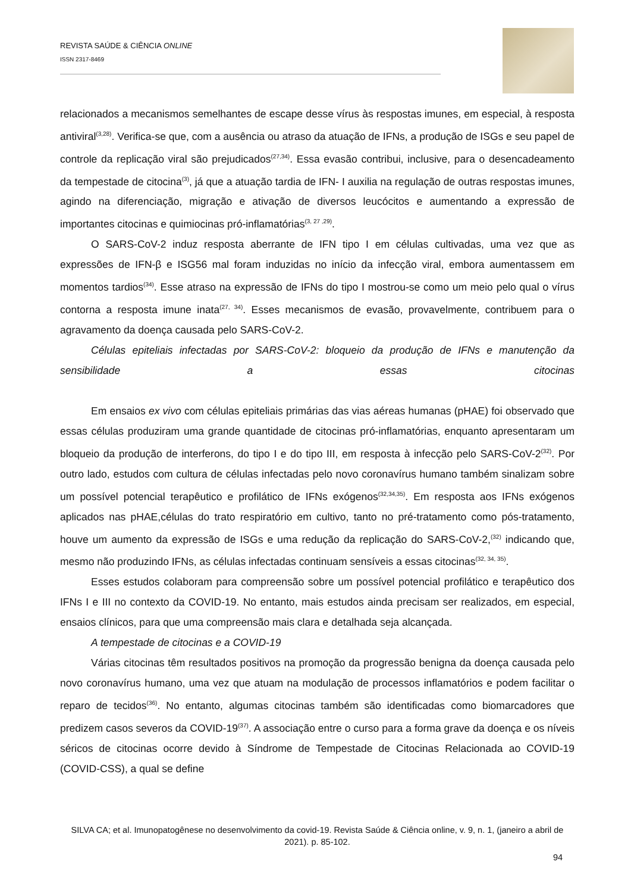REVISTA SAÚDE & CIÊNCIA ONLINE
ISSN 2317-8469
relacionados a mecanismos semelhantes de escape desse vírus às respostas imunes, em especial, à resposta antiviral<sup>(3,28)</sup>. Verifica-se que, com a ausência ou atraso da atuação de IFNs, a produção de ISGs e seu papel de controle da replicação viral são prejudicados<sup>(27,34)</sup>. Essa evasão contribui, inclusive, para o desencadeamento da tempestade de citocina<sup>(3)</sup>, já que a atuação tardia de IFN- I auxilia na regulação de outras respostas imunes, agindo na diferenciação, migração e ativação de diversos leucócitos e aumentando a expressão de importantes citocinas e quimiocinas pró-inflamatórias<sup>(3, 27 ,29)</sup>.
O SARS-CoV-2 induz resposta aberrante de IFN tipo I em células cultivadas, uma vez que as expressões de IFN-β e ISG56 mal foram induzidas no início da infecção viral, embora aumentassem em momentos tardios<sup>(34)</sup>. Esse atraso na expressão de IFNs do tipo I mostrou-se como um meio pelo qual o vírus contorna a resposta imune inata<sup>(27, 34)</sup>. Esses mecanismos de evasão, provavelmente, contribuem para o agravamento da doença causada pelo SARS-CoV-2.
Células epiteliais infectadas por SARS-CoV-2: bloqueio da produção de IFNs e manutenção da sensibilidade a essas citocinas
Em ensaios ex vivo com células epiteliais primárias das vias aéreas humanas (pHAE) foi observado que essas células produziram uma grande quantidade de citocinas pró-inflamatórias, enquanto apresentaram um bloqueio da produção de interferons, do tipo I e do tipo III, em resposta à infecção pelo SARS-CoV-2<sup>(32)</sup>. Por outro lado, estudos com cultura de células infectadas pelo novo coronavírus humano também sinalizam sobre um possível potencial terapêutico e profilático de IFNs exógenos<sup>(32,34,35)</sup>. Em resposta aos IFNs exógenos aplicados nas pHAE,células do trato respiratório em cultivo, tanto no pré-tratamento como pós-tratamento, houve um aumento da expressão de ISGs e uma redução da replicação do SARS-CoV-2,<sup>(32)</sup> indicando que, mesmo não produzindo IFNs, as células infectadas continuam sensíveis a essas citocinas<sup>(32, 34, 35)</sup>.
Esses estudos colaboram para compreensão sobre um possível potencial profilático e terapêutico dos IFNs I e III no contexto da COVID-19. No entanto, mais estudos ainda precisam ser realizados, em especial, ensaios clínicos, para que uma compreensão mais clara e detalhada seja alcançada.
A tempestade de citocinas e a COVID-19
Várias citocinas têm resultados positivos na promoção da progressão benigna da doença causada pelo novo coronavírus humano, uma vez que atuam na modulação de processos inflamatórios e podem facilitar o reparo de tecidos<sup>(36)</sup>. No entanto, algumas citocinas também são identificadas como biomarcadores que predizem casos severos da COVID-19<sup>(37)</sup>. A associação entre o curso para a forma grave da doença e os níveis séricos de citocinas ocorre devido à Síndrome de Tempestade de Citocinas Relacionada ao COVID-19 (COVID-CSS), a qual se define
SILVA CA; et al. Imunopatogênese no desenvolvimento da covid-19. Revista Saúde & Ciência online, v. 9, n. 1, (janeiro a abril de 2021). p. 85-102.
94